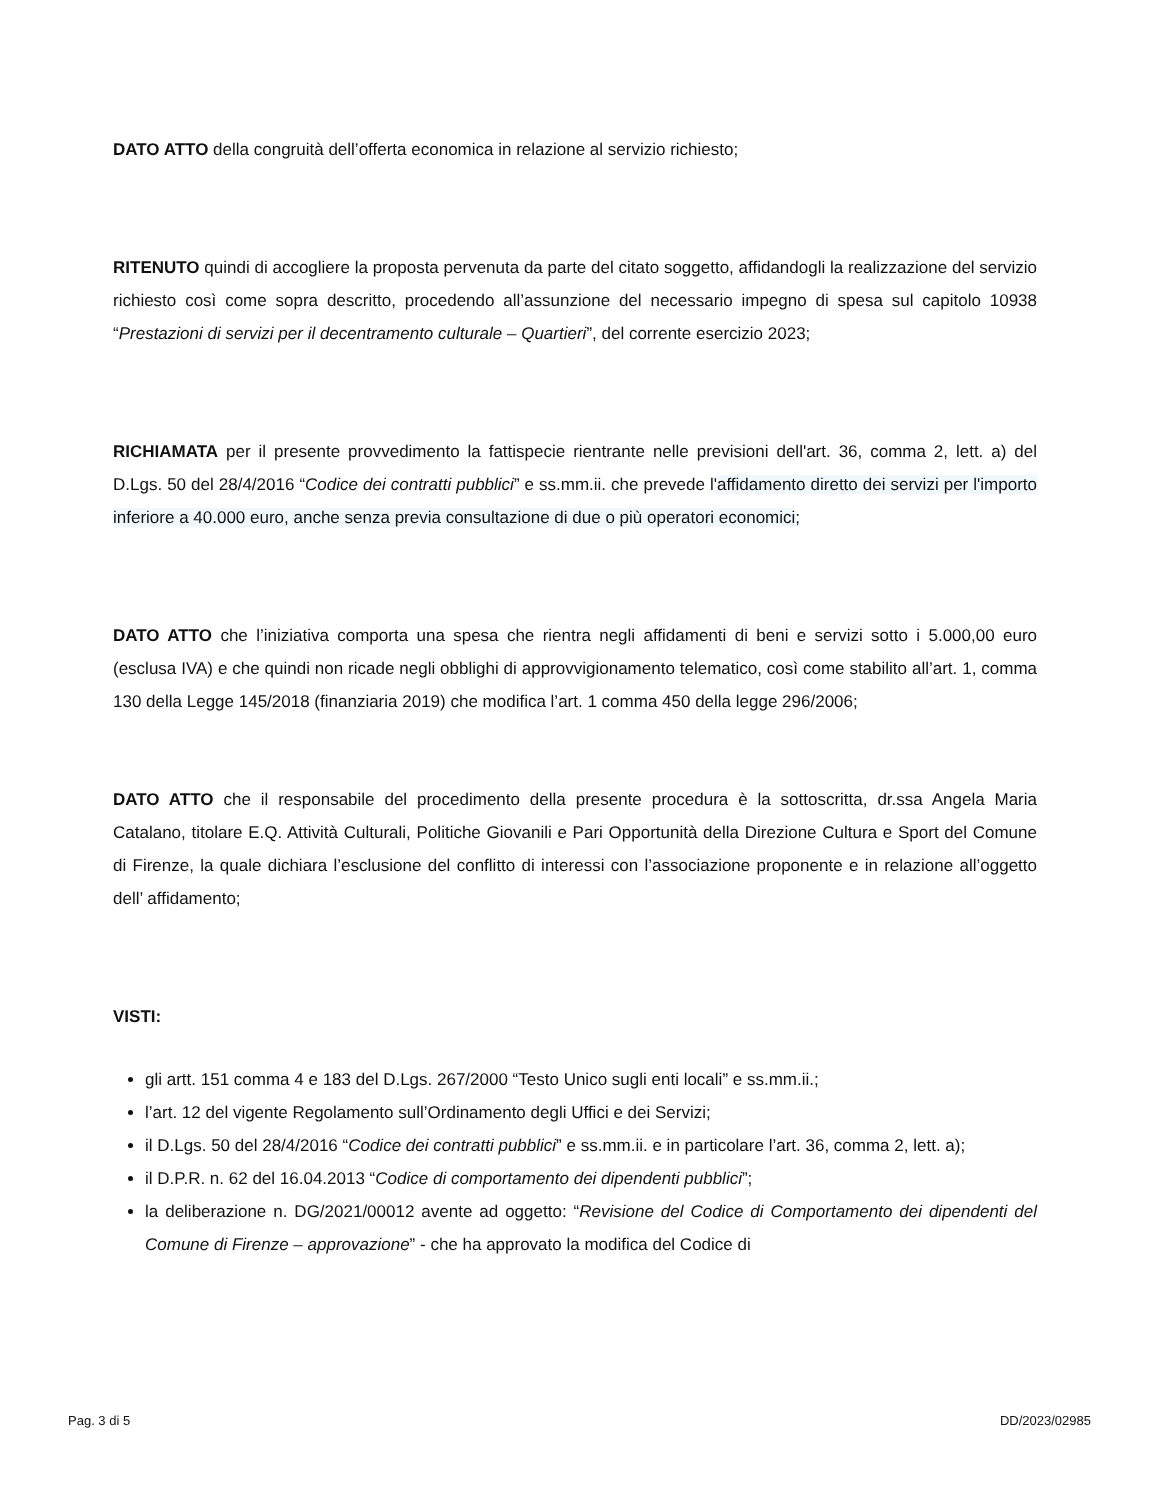DATO ATTO della congruità dell’offerta economica in relazione al servizio richiesto;
RITENUTO quindi di accogliere la proposta pervenuta da parte del citato soggetto, affidandogli la realizzazione del servizio richiesto così come sopra descritto, procedendo all’assunzione del necessario impegno di spesa sul capitolo 10938 “Prestazioni di servizi per il decentramento culturale – Quartieri”, del corrente esercizio 2023;
RICHIAMATA per il presente provvedimento la fattispecie rientrante nelle previsioni dell'art. 36, comma 2, lett. a) del D.Lgs. 50 del 28/4/2016 “Codice dei contratti pubblici” e ss.mm.ii. che prevede l'affidamento diretto dei servizi per l'importo inferiore a 40.000 euro, anche senza previa consultazione di due o più operatori economici;
DATO ATTO che l’iniziativa comporta una spesa che rientra negli affidamenti di beni e servizi sotto i 5.000,00 euro (esclusa IVA) e che quindi non ricade negli obblighi di approvvigionamento telematico, così come stabilito all’art. 1, comma 130 della Legge 145/2018 (finanziaria 2019) che modifica l’art. 1 comma 450 della legge 296/2006;
DATO ATTO che il responsabile del procedimento della presente procedura è la sottoscritta, dr.ssa Angela Maria Catalano, titolare E.Q. Attività Culturali, Politiche Giovanili e Pari Opportunità della Direzione Cultura e Sport del Comune di Firenze, la quale dichiara l’esclusione del conflitto di interessi con l’associazione proponente e in relazione all’oggetto dell’ affidamento;
VISTI:
gli artt. 151 comma 4 e 183 del D.Lgs. 267/2000 “Testo Unico sugli enti locali” e ss.mm.ii.;
l’art. 12 del vigente Regolamento sull’Ordinamento degli Uffici e dei Servizi;
il D.Lgs. 50 del 28/4/2016 “Codice dei contratti pubblici” e ss.mm.ii. e in particolare l’art. 36, comma 2, lett. a);
il D.P.R. n. 62 del 16.04.2013 “Codice di comportamento dei dipendenti pubblici”;
la deliberazione n. DG/2021/00012 avente ad oggetto: “Revisione del Codice di Comportamento dei dipendenti del Comune di Firenze – approvazione” - che ha approvato la modifica del Codice di
Pag. 3 di 5 DD/2023/02985